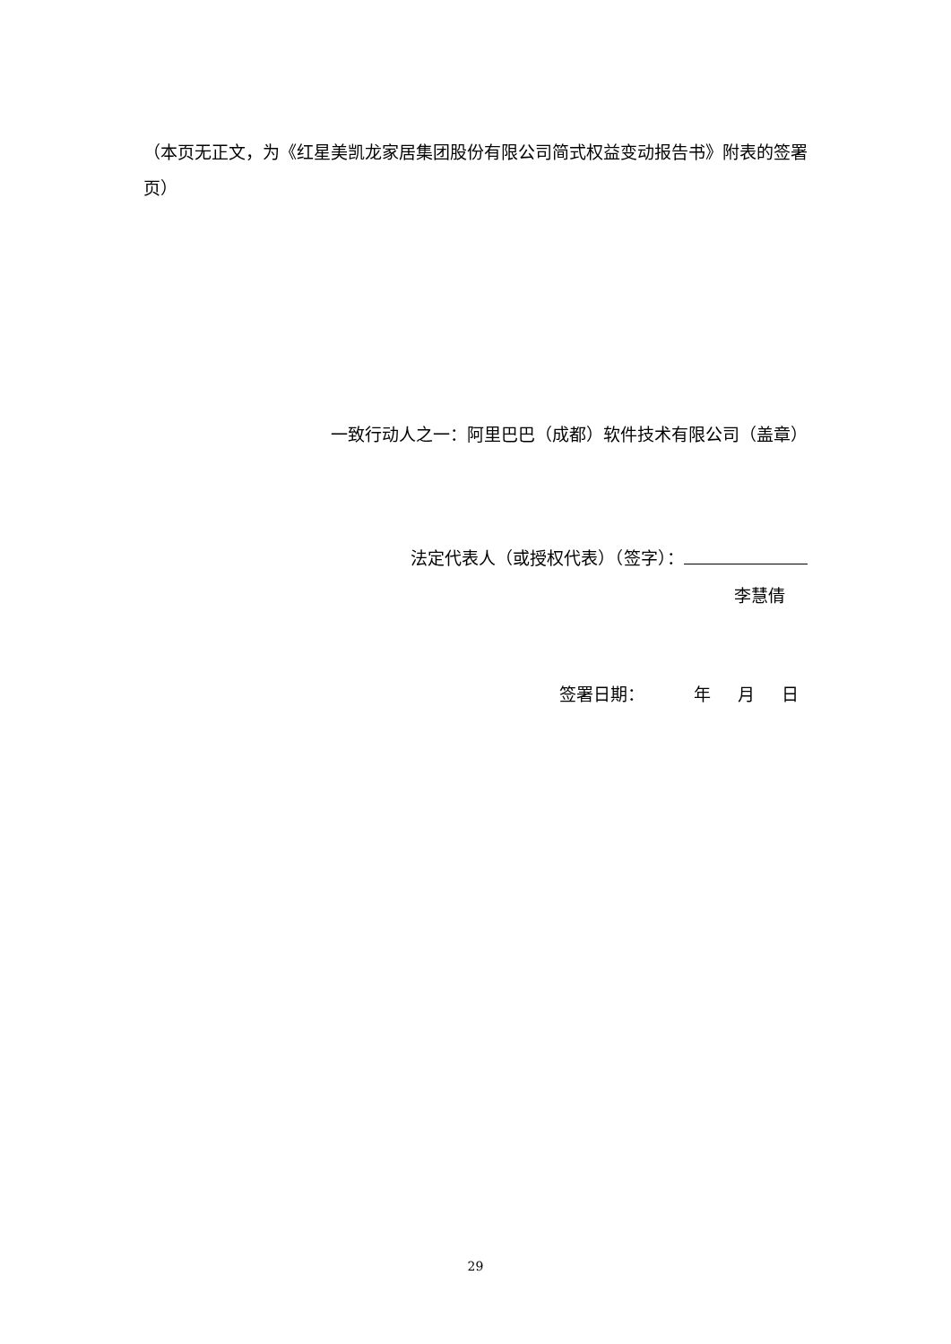（本页无正文，为《红星美凯龙家居集团股份有限公司简式权益变动报告书》附表的签署页）
一致行动人之一：阿里巴巴（成都）软件技术有限公司（盖章）
法定代表人（或授权代表）（签字）：
李慧倩
签署日期： 年 月 日
29